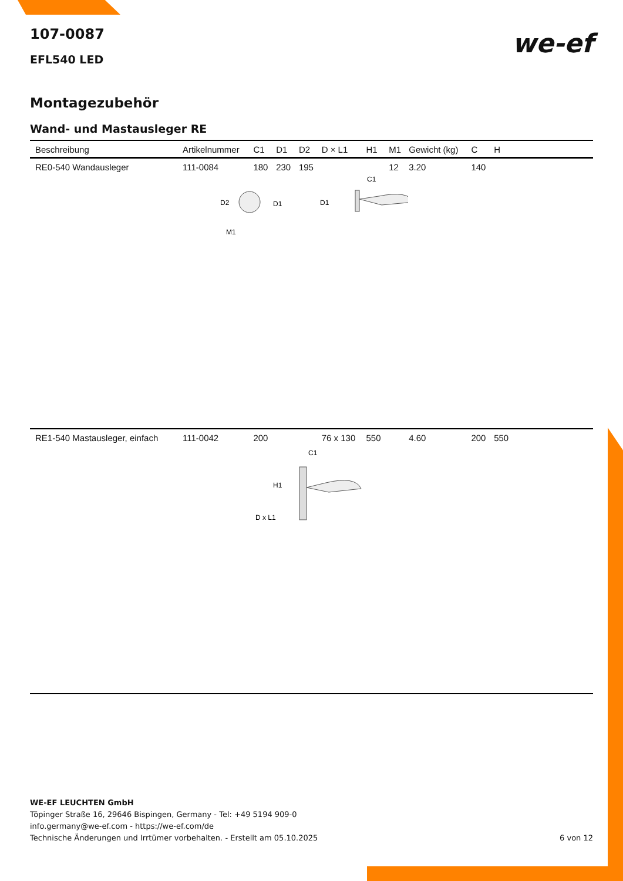we-ef
107-0087
EFL540 LED
Montagezubehör
Wand- und Mastausleger RE
| Beschreibung | Artikelnummer | C1 | D1 | D2 | D × L1 | H1 | M1 | Gewicht (kg) | C | H | |
| --- | --- | --- | --- | --- | --- | --- | --- | --- | --- | --- | --- |
| RE0-540 Wandausleger | 111-0084 | 180 | 230 | 195 | | | 12 | 3.20 | 140 | | |
| D2 D1 M1 C1 D1 | | | | | | | | | | | |
| RE1-540 Mastausleger, einfach | 111-0042 | 200 | | | 76 x 130 | 550 | | 4.60 | 200 | 550 | |
| C1 H1 D x L1 | | | | | | | | | | | |
WE-EF LEUCHTEN GmbH
Töpinger Straße 16, 29646 Bispingen, Germany - Tel: +49 5194 909-0
info.germany@we-ef.com - https://we-ef.com/de
Technische Änderungen und Irrtümer vorbehalten. - Erstellt am 05.10.2025 6 von 12